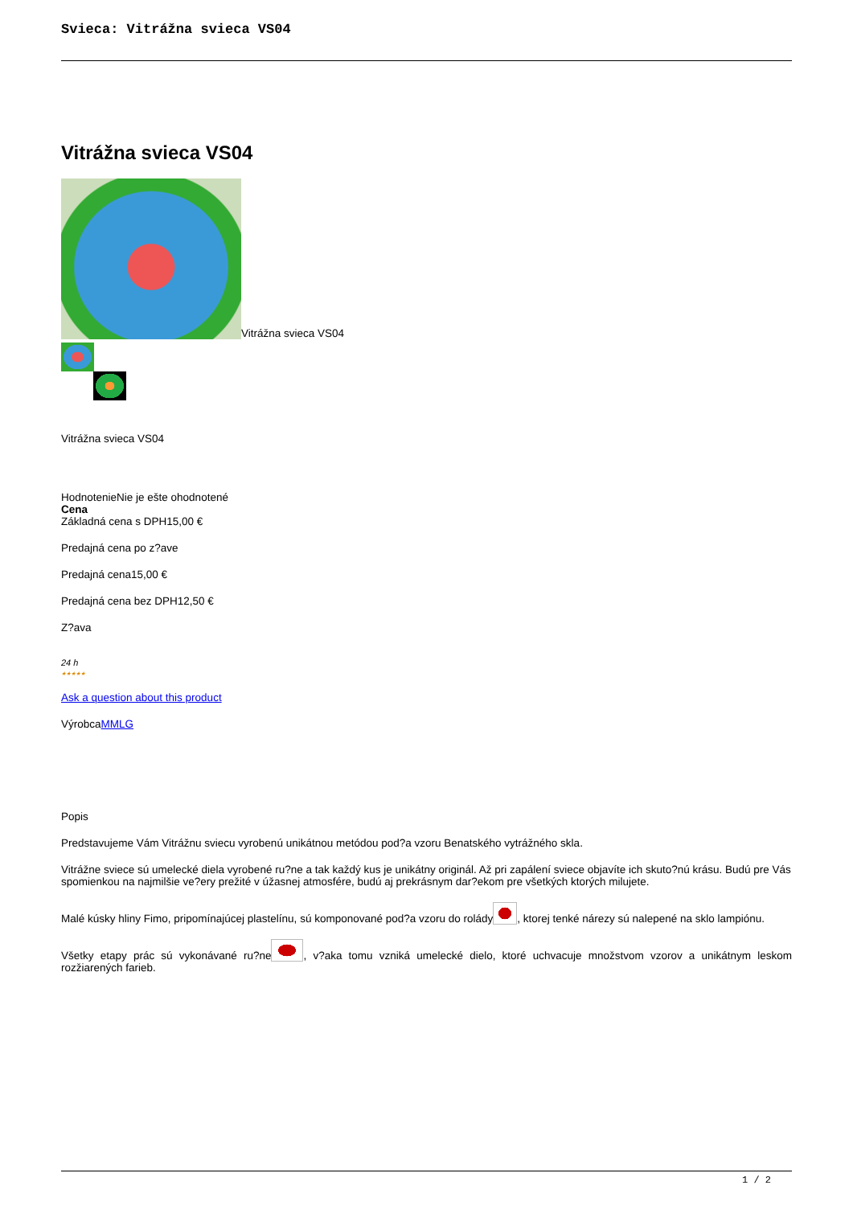Svieca: Vitrážna svieca VS04
Vitrážna svieca VS04
Vitrážna svieca VS04
Vitrážna svieca VS04
HodnotenieNie je ešte ohodnotené
Cena
Základná cena s DPH15,00 €
Predajná cena po z?ave
Predajná cena15,00 €
Predajná cena bez DPH12,50 €
Z?ava
24 h
★★★★★
Ask a question about this product
VýrobcaMMLG
Popis
Predstavujeme Vám Vitrážnu sviecu vyrobenú unikátnou metódou pod?a vzoru Benatského vytrážného skla.
Vitrážne sviece sú umelecké diela vyrobené ru?ne a tak každý kus je unikátny originál. Až pri zapálení sviece objavíte ich skuto?nú krásu. Budú pre Vás spomienkou na najmilšie ve?ery prežité v úžasnej atmosfére, budú aj prekrásnym dar?ekom pre všetkých ktorých milujete.
Malé kúsky hliny Fimo, pripomínajúcej plastelínu, sú komponované pod?a vzoru do rolády , ktorej tenké nárezy sú nalepené na sklo lampiónu.
Všetky etapy prác sú vykonávané ru?ne , v?aka tomu vzniká umelecké dielo, ktoré uchvacuje množstvom vzorov a unikátnym leskom rozžiarených farieb.
1 / 2